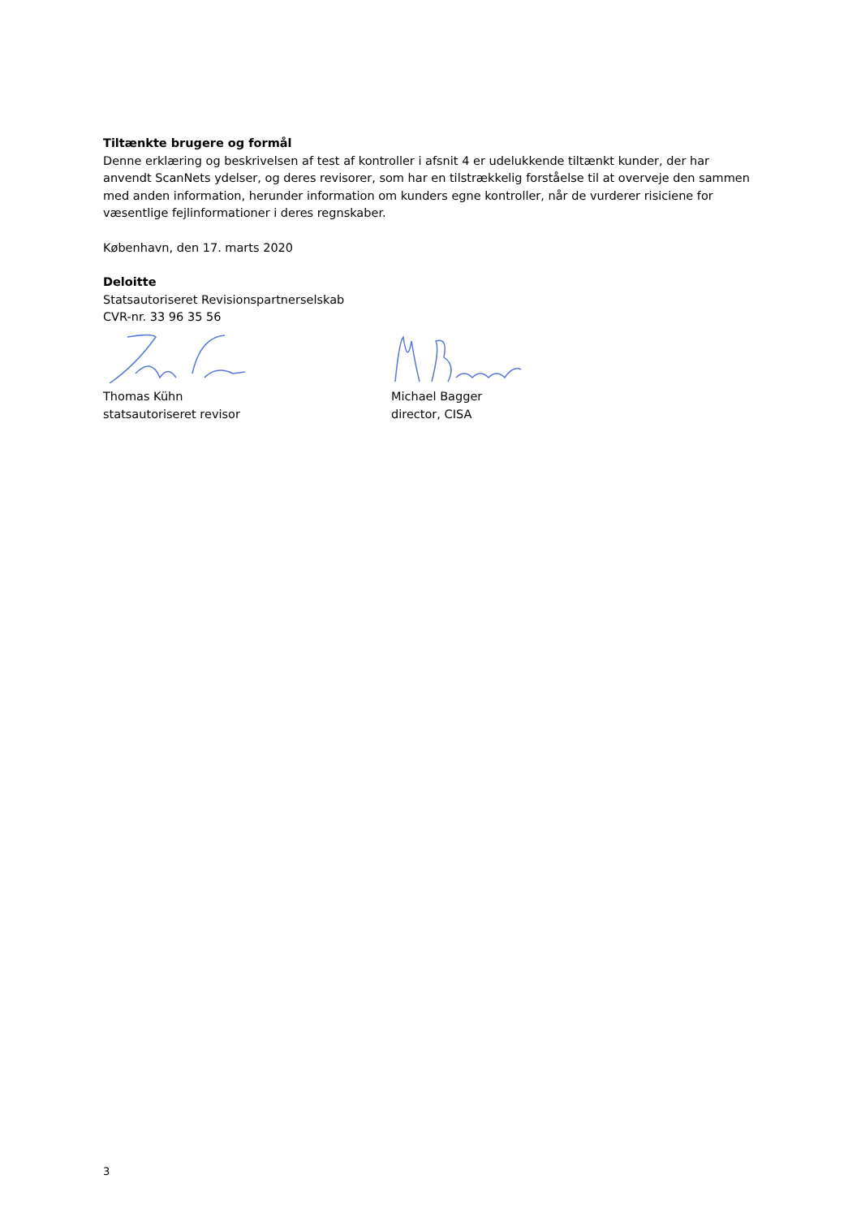Tiltænkte brugere og formål
Denne erklæring og beskrivelsen af test af kontroller i afsnit 4 er udelukkende tiltænkt kunder, der har anvendt ScanNets ydelser, og deres revisorer, som har en tilstrækkelig forståelse til at overveje den sammen med anden information, herunder information om kunders egne kontroller, når de vurderer risiciene for væsentlige fejlinformationer i deres regnskaber.
København, den 17. marts 2020
Deloitte
Statsautoriseret Revisionspartnerselskab
CVR-nr. 33 96 35 56
Thomas Kühn
statsautoriseret revisor
Michael Bagger
director, CISA
3